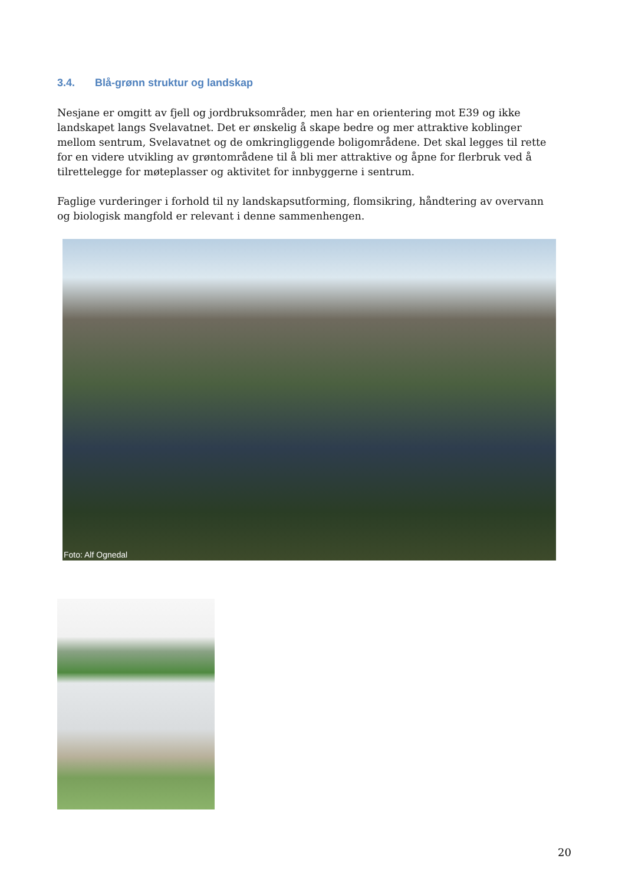3.4. Blå-grønn struktur og landskap
Nesjane er omgitt av fjell og jordbruksområder, men har en orientering mot E39 og ikke landskapet langs Svelavatnet. Det er ønskelig å skape bedre og mer attraktive koblinger mellom sentrum, Svelavatnet og de omkringliggende boligområdene. Det skal legges til rette for en videre utvikling av grøntområdene til å bli mer attraktive og åpne for flerbruk ved å tilrettelegge for møteplasser og aktivitet for innbyggerne i sentrum.
Faglige vurderinger i forhold til ny landskapsutforming, flomsikring, håndtering av overvann og biologisk mangfold er relevant i denne sammenhengen.
Foto: Alf Ognedal
20